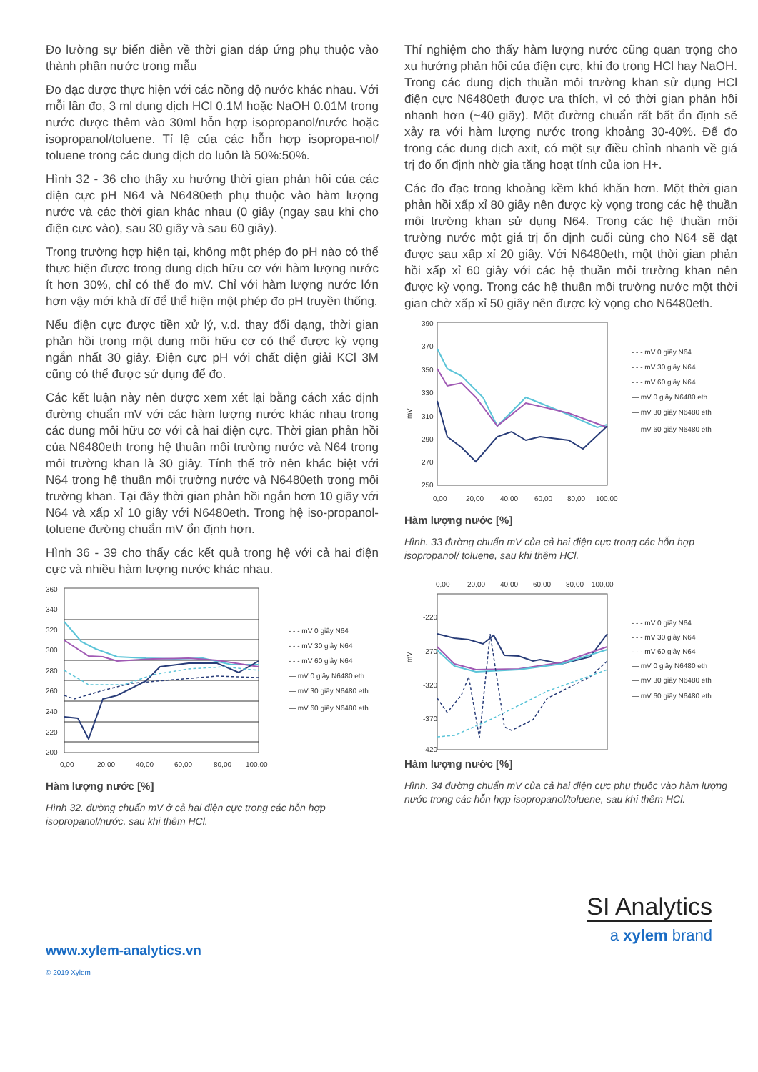Đo lường sự biến diễn về thời gian đáp ứng phụ thuộc vào thành phần nước trong mẫu
Đo đạc được thực hiện với các nồng độ nước khác nhau. Với mỗi lần đo, 3 ml dung dịch HCl 0.1M hoặc NaOH 0.01M trong nước được thêm vào 30ml hỗn hợp isopropanol/nước hoặc isopropanol/toluene. Tỉ lệ của các hỗn hợp isopropa-nol/ toluene trong các dung dịch đo luôn là 50%:50%.
Hình 32 - 36 cho thấy xu hướng thời gian phản hồi của các điện cực pH N64 và N6480eth phụ thuộc vào hàm lượng nước và các thời gian khác nhau (0 giây (ngay sau khi cho điện cực vào), sau 30 giây và sau 60 giây).
Trong trường hợp hiện tại, không một phép đo pH nào có thể thực hiện được trong dung dịch hữu cơ với hàm lượng nước ít hơn 30%, chỉ có thể đo mV. Chỉ với hàm lượng nước lớn hơn vậy mới khả dĩ để thể hiện một phép đo pH truyền thống.
Nếu điện cực được tiền xử lý, v.d. thay đổi dạng, thời gian phản hồi trong một dung môi hữu cơ có thể được kỳ vọng ngắn nhất 30 giây. Điện cực pH với chất điện giải KCl 3M cũng có thể được sử dụng để đo.
Các kết luận này nên được xem xét lại bằng cách xác định đường chuẩn mV với các hàm lượng nước khác nhau trong các dung môi hữu cơ với cả hai điện cực. Thời gian phản hồi của N6480eth trong hệ thuần môi trường nước và N64 trong môi trường khan là 30 giây. Tính thế trở nên khác biệt với N64 trong hệ thuần môi trường nước và N6480eth trong môi trường khan. Tại đây thời gian phản hồi ngắn hơn 10 giây với N64 và xấp xỉ 10 giây với N6480eth. Trong hệ iso-propanol-toluene đường chuẩn mV ổn định hơn.
Hình 36 - 39 cho thấy các kết quả trong hệ với cả hai điện cực và nhiều hàm lượng nước khác nhau.
360
340
320
300
280
260
240
220
200
0,00
20,00
40,00
60,00
80,00
100,00
- - - mV 0 giây N64
- - - mV 30 giây N64
- - - mV 60 giây N64
— mV 0 giây N6480 eth
— mV 30 giây N6480 eth
— mV 60 giây N6480 eth
Hàm lượng nước [%]
Hình 32. đường chuẩn mV ở cả hai điện cực trong các hỗn hợp isopropanol/nước, sau khi thêm HCl.
Thí nghiệm cho thấy hàm lượng nước cũng quan trọng cho xu hướng phản hồi của điện cực, khi đo trong HCl hay NaOH. Trong các dung dịch thuần môi trường khan sử dụng HCl điện cực N6480eth được ưa thích, vì có thời gian phản hồi nhanh hơn (~40 giây). Một đường chuẩn rất bất ổn định sẽ xảy ra với hàm lượng nước trong khoảng 30-40%. Để đo trong các dung dịch axit, có một sự điều chỉnh nhanh về giá trị đo ổn định nhờ gia tăng hoạt tính của ion H+.
Các đo đạc trong khoảng kềm khó khăn hơn. Một thời gian phản hồi xấp xỉ 80 giây nên được kỳ vọng trong các hệ thuần môi trường khan sử dụng N64. Trong các hệ thuần môi trường nước một giá trị ổn định cuối cùng cho N64 sẽ đạt được sau xấp xỉ 20 giây. Với N6480eth, một thời gian phản hồi xấp xỉ 60 giây với các hệ thuần môi trường khan nên được kỳ vọng. Trong các hệ thuần môi trường nước một thời gian chờ xấp xỉ 50 giây nên được kỳ vọng cho N6480eth.
mV
390
370
350
330
310
290
270
250
0,00
20,00
40,00
60,00
80,00
100,00
- - - mV 0 giây N64
- - - mV 30 giây N64
- - - mV 60 giây N64
— mV 0 giây N6480 eth
— mV 30 giây N6480 eth
— mV 60 giây N6480 eth
Hàm lượng nước [%]
Hình. 33 đường chuẩn mV của cả hai điện cực trong các hỗn hợp isopropanol/ toluene, sau khi thêm HCl.
0,00
20,00
40,00
60,00
80,00
100,00
mV
-220
-270
-320
-370
-420
- - - mV 0 giây N64
- - - mV 30 giây N64
- - - mV 60 giây N64
— mV 0 giây N6480 eth
— mV 30 giây N6480 eth
— mV 60 giây N6480 eth
Hàm lượng nước [%]
Hình. 34 đường chuẩn mV của cả hai điện cực phụ thuộc vào hàm lượng nước trong các hỗn hợp isopropanol/toluene, sau khi thêm HCl.
SI Analytics
a xylem brand
www.xylem-analytics.vn
© 2019 Xylem